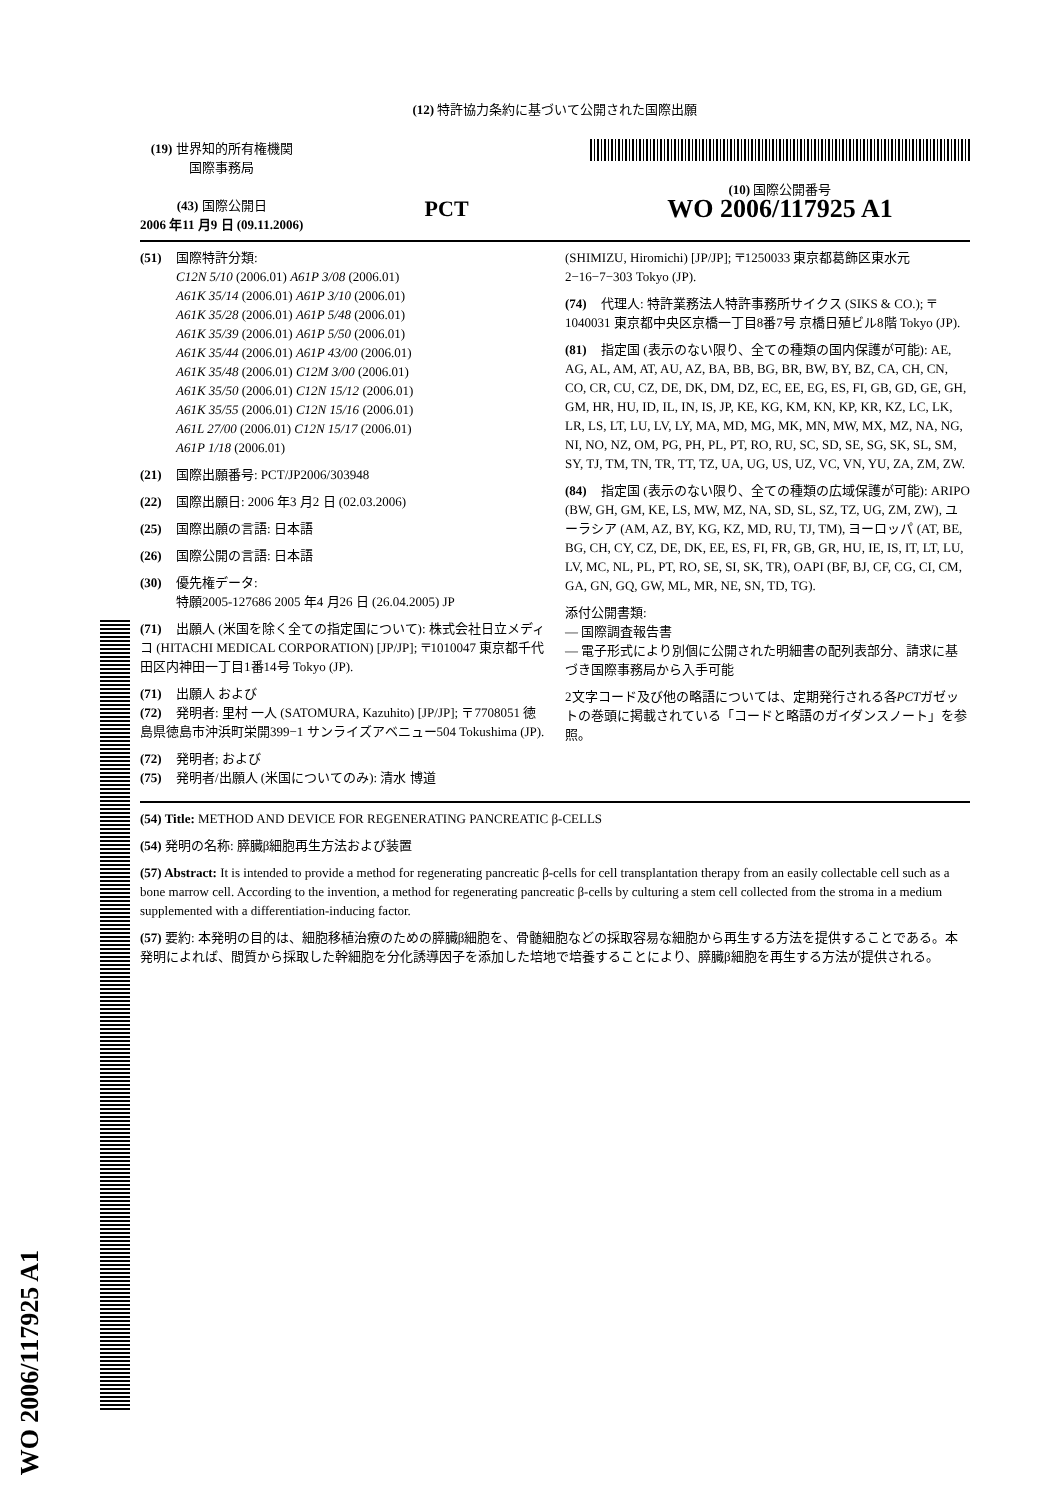WO 2006/117925 A1
(12) 特許協力条約に基づいて公開された国際出願
(19) 世界知的所有権機関
国際事務局
(43) 国際公開日
2006 年11 月9 日 (09.11.2006)
PCT
(10) 国際公開番号
WO 2006/117925 A1
(51) 国際特許分類:
C12N 5/10 (2006.01) A61P 3/08 (2006.01)
A61K 35/14 (2006.01) A61P 3/10 (2006.01)
A61K 35/28 (2006.01) A61P 5/48 (2006.01)
A61K 35/39 (2006.01) A61P 5/50 (2006.01)
A61K 35/44 (2006.01) A61P 43/00 (2006.01)
A61K 35/48 (2006.01) C12M 3/00 (2006.01)
A61K 35/50 (2006.01) C12N 15/12 (2006.01)
A61K 35/55 (2006.01) C12N 15/16 (2006.01)
A61L 27/00 (2006.01) C12N 15/17 (2006.01)
A61P 1/18 (2006.01)
(21) 国際出願番号: PCT/JP2006/303948
(22) 国際出願日: 2006 年3 月2 日 (02.03.2006)
(25) 国際出願の言語: 日本語
(26) 国際公開の言語: 日本語
(30) 優先権データ:
特願2005-127686 2005 年4 月26 日 (26.04.2005) JP
(71) 出願人 (米国を除く全ての指定国について): 株式会社日立メディコ (HITACHI MEDICAL CORPORATION) [JP/JP]; 〒1010047 東京都千代田区内神田一丁目1番14号 Tokyo (JP).
(71) 出願人 および
(72) 発明者: 里村 一人 (SATOMURA, Kazuhito) [JP/JP]; 〒7708051 徳島県徳島市沖浜町栄開399−1 サンライズアベニュー504 Tokushima (JP).
(72) 発明者; および
(75) 発明者/出願人 (米国についてのみ): 清水 博道
(SHIMIZU, Hiromichi) [JP/JP]; 〒1250033 東京都葛飾区東水元2−16−7−303 Tokyo (JP).
(74) 代理人: 特許業務法人特許事務所サイクス (SIKS & CO.); 〒1040031 東京都中央区京橋一丁目8番7号 京橋日殖ビル8階 Tokyo (JP).
(81) 指定国 (表示のない限り、全ての種類の国内保護が可能): AE, AG, AL, AM, AT, AU, AZ, BA, BB, BG, BR, BW, BY, BZ, CA, CH, CN, CO, CR, CU, CZ, DE, DK, DM, DZ, EC, EE, EG, ES, FI, GB, GD, GE, GH, GM, HR, HU, ID, IL, IN, IS, JP, KE, KG, KM, KN, KP, KR, KZ, LC, LK, LR, LS, LT, LU, LV, LY, MA, MD, MG, MK, MN, MW, MX, MZ, NA, NG, NI, NO, NZ, OM, PG, PH, PL, PT, RO, RU, SC, SD, SE, SG, SK, SL, SM, SY, TJ, TM, TN, TR, TT, TZ, UA, UG, US, UZ, VC, VN, YU, ZA, ZM, ZW.
(84) 指定国 (表示のない限り、全ての種類の広域保護が可能): ARIPO (BW, GH, GM, KE, LS, MW, MZ, NA, SD, SL, SZ, TZ, UG, ZM, ZW), ユーラシア (AM, AZ, BY, KG, KZ, MD, RU, TJ, TM), ヨーロッパ (AT, BE, BG, CH, CY, CZ, DE, DK, EE, ES, FI, FR, GB, GR, HU, IE, IS, IT, LT, LU, LV, MC, NL, PL, PT, RO, SE, SI, SK, TR), OAPI (BF, BJ, CF, CG, CI, CM, GA, GN, GQ, GW, ML, MR, NE, SN, TD, TG).
添付公開書類:
— 国際調査報告書
— 電子形式により別個に公開された明細書の配列表部分、請求に基づき国際事務局から入手可能
2文字コード及び他の略語については、定期発行される各PCTガゼットの巻頭に掲載されている「コードと略語のガイダンスノート」を参照。
(54) Title: METHOD AND DEVICE FOR REGENERATING PANCREATIC β-CELLS
(54) 発明の名称: 膵臓β細胞再生方法および装置
(57) Abstract: It is intended to provide a method for regenerating pancreatic β-cells for cell transplantation therapy from an easily collectable cell such as a bone marrow cell. According to the invention, a method for regenerating pancreatic β-cells by culturing a stem cell collected from the stroma in a medium supplemented with a differentiation-inducing factor.
(57) 要約: 本発明の目的は、細胞移植治療のための膵臓β細胞を、骨髄細胞などの採取容易な細胞から再生する方法を提供することである。本発明によれば、間質から採取した幹細胞を分化誘導因子を添加した培地で培養することにより、膵臓β細胞を再生する方法が提供される。